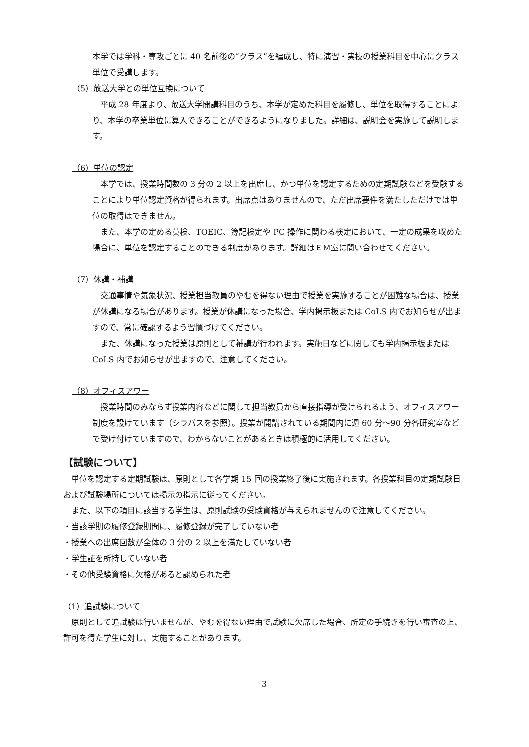本学では学科・専攻ごとに 40 名前後の“クラス”を編成し、特に演習・実技の授業科目を中心にクラス単位で受講します。
（5）放送大学との単位互換について
　平成 28 年度より、放送大学開講科目のうち、本学が定めた科目を履修し、単位を取得することにより、本学の卒業単位に算入できることができるようになりました。詳細は、説明会を実施して説明します。
（6）単位の認定
　本学では、授業時間数の 3 分の 2 以上を出席し、かつ単位を認定するための定期試験などを受験することにより単位認定資格が得られます。出席点はありませんので、ただ出席要件を満たしただけでは単位の取得はできません。
　また、本学の定める英検、TOEIC、簿記検定や PC 操作に関わる検定において、一定の成果を収めた場合に、単位を認定することのできる制度があります。詳細はＥＭ室に問い合わせてください。
（7）休講・補講
　交通事情や気象状況、授業担当教員のやむを得ない理由で授業を実施することが困難な場合は、授業が休講になる場合があります。授業が休講になった場合、学内掲示板または CoLS 内でお知らせが出ますので、常に確認するよう習慣づけてください。
　また、休講になった授業は原則として補講が行われます。実施日などに関しても学内掲示板または CoLS 内でお知らせが出ますので、注意してください。
（8）オフィスアワー
　授業時間のみならず授業内容などに関して担当教員から直接指導が受けられるよう、オフィスアワー制度を設けています（シラバスを参照）。授業が開講されている期間内に週 60 分～90 分各研究室などで受け付けていますので、わからないことがあるときは積極的に活用してください。
【試験について】
　単位を認定する定期試験は、原則として各学期 15 回の授業終了後に実施されます。各授業科目の定期試験日および試験場所については掲示の指示に従ってください。
　また、以下の項目に該当する学生は、原則試験の受験資格が与えられませんので注意してください。
・当該学期の履修登録期間に、履修登録が完了していない者
・授業への出席回数が全体の 3 分の 2 以上を満たしていない者
・学生証を所持していない者
・その他受験資格に欠格があると認められた者
（1）追試験について
　原則として追試験は行いませんが、やむを得ない理由で試験に欠席した場合、所定の手続きを行い審査の上、許可を得た学生に対し、実施することがあります。
3